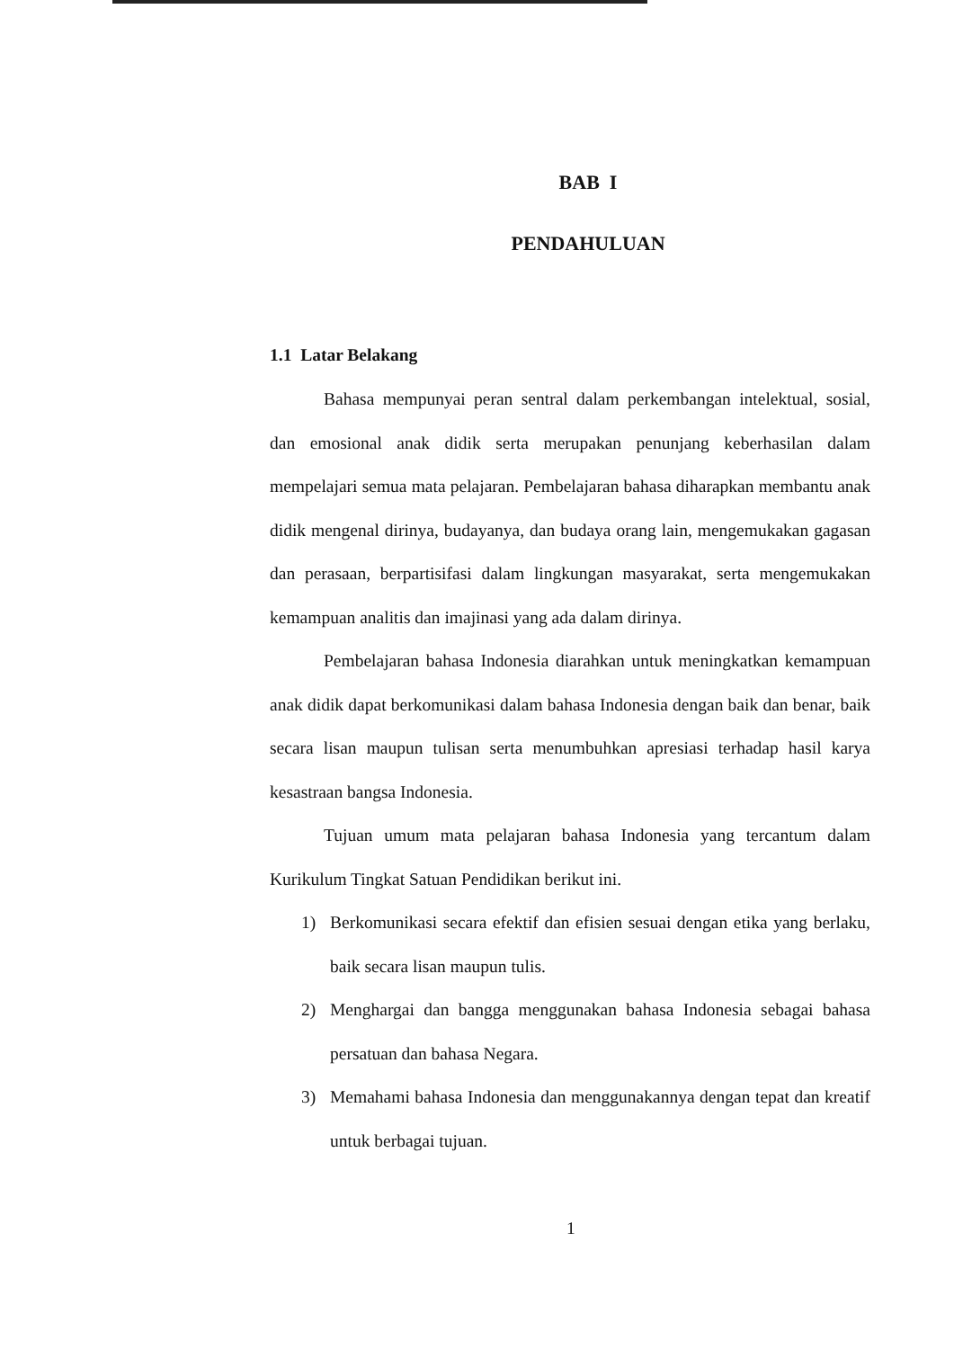BAB I
PENDAHULUAN
1.1 Latar Belakang
Bahasa mempunyai peran sentral dalam perkembangan intelektual, sosial, dan emosional anak didik serta merupakan penunjang keberhasilan dalam mempelajari semua mata pelajaran. Pembelajaran bahasa diharapkan membantu anak didik mengenal dirinya, budayanya, dan budaya orang lain, mengemukakan gagasan dan perasaan, berpartisifasi dalam lingkungan masyarakat, serta mengemukakan kemampuan analitis dan imajinasi yang ada dalam dirinya.
Pembelajaran bahasa Indonesia diarahkan untuk meningkatkan kemampuan anak didik dapat berkomunikasi dalam bahasa Indonesia dengan baik dan benar, baik secara lisan maupun tulisan serta menumbuhkan apresiasi terhadap hasil karya kesastraan bangsa Indonesia.
Tujuan umum mata pelajaran bahasa Indonesia yang tercantum dalam Kurikulum Tingkat Satuan Pendidikan berikut ini.
1) Berkomunikasi secara efektif dan efisien sesuai dengan etika yang berlaku, baik secara lisan maupun tulis.
2) Menghargai dan bangga menggunakan bahasa Indonesia sebagai bahasa persatuan dan bahasa Negara.
3) Memahami bahasa Indonesia dan menggunakannya dengan tepat dan kreatif untuk berbagai tujuan.
1